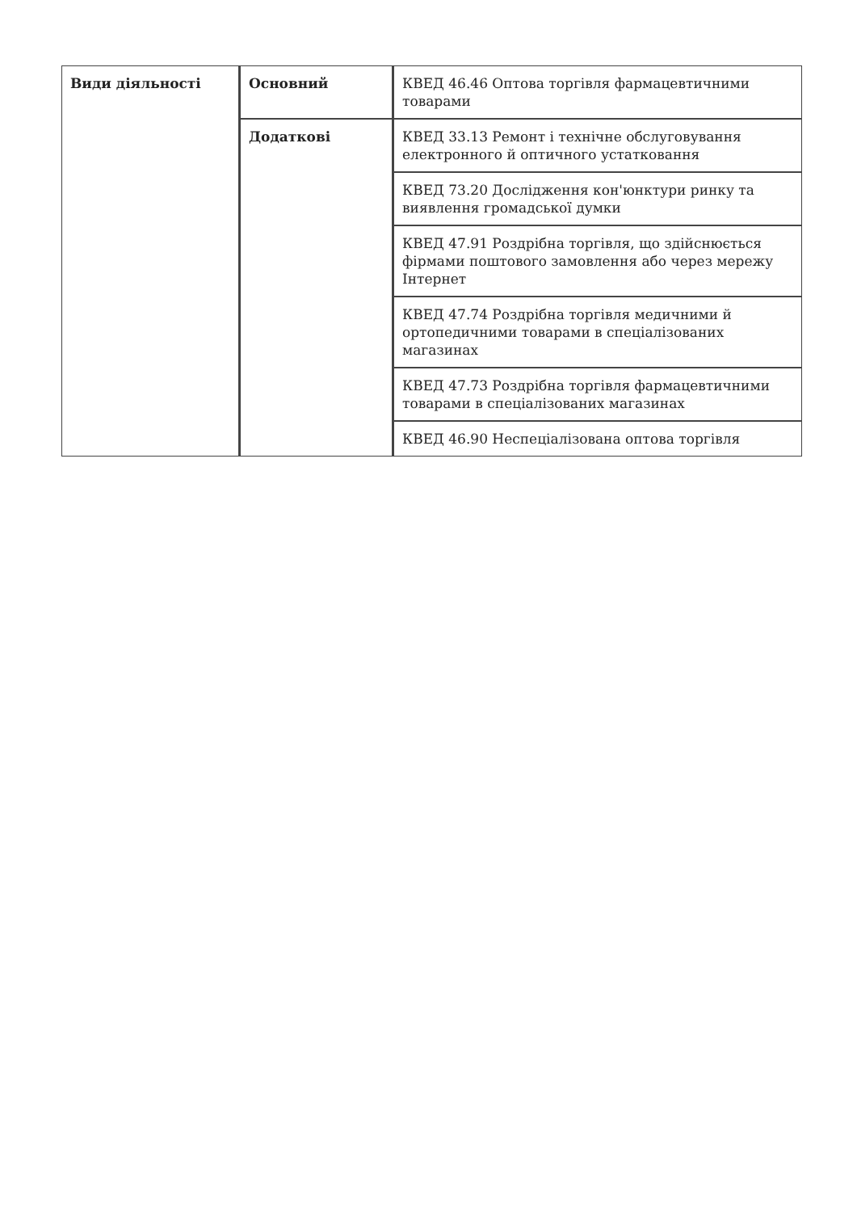| Види діяльності | Основний | КВЕД 46.46 Оптова торгівля фармацевтичними товарами |
| | Додаткові | КВЕД 33.13 Ремонт і технічне обслуговування електронного й оптичного устатковання |
| | | КВЕД 73.20 Дослідження кон'юнктури ринку та виявлення громадської думки |
| | | КВЕД 47.91 Роздрібна торгівля, що здійснюється фірмами поштового замовлення або через мережу Інтернет |
| | | КВЕД 47.74 Роздрібна торгівля медичними й ортопедичними товарами в спеціалізованих магазинах |
| | | КВЕД 47.73 Роздрібна торгівля фармацевтичними товарами в спеціалізованих магазинах |
| | | КВЕД 46.90 Неспеціалізована оптова торгівля |